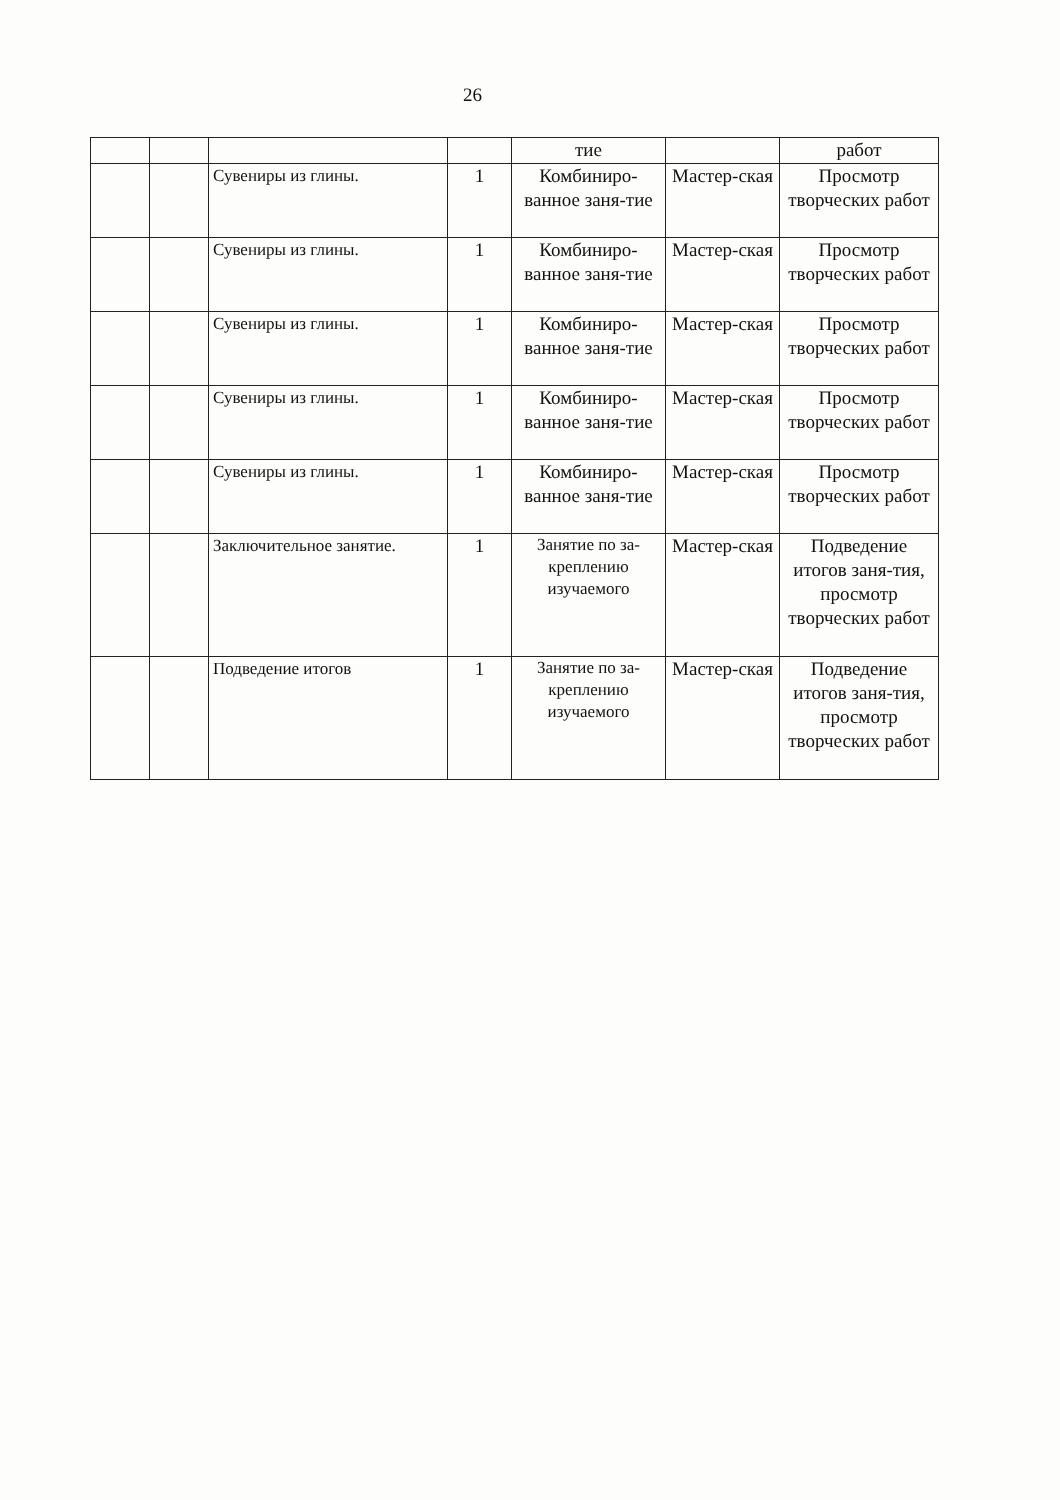26
| | | | | тие | | работ |
| | | Сувениры из глины. | 1 | Комбиниро-ванное заня-тие | Мастер-ская | Просмотр творческих работ |
| | | Сувениры из глины. | 1 | Комбиниро-ванное заня-тие | Мастер-ская | Просмотр творческих работ |
| | | Сувениры из глины. | 1 | Комбиниро-ванное заня-тие | Мастер-ская | Просмотр творческих работ |
| | | Сувениры из глины. | 1 | Комбиниро-ванное заня-тие | Мастер-ская | Просмотр творческих работ |
| | | Сувениры из глины. | 1 | Комбиниро-ванное заня-тие | Мастер-ская | Просмотр творческих работ |
| | | Заключительное занятие. | 1 | Занятие по за-креплению изучаемого | Мастер-ская | Подведение итогов заня-тия, просмотр творческих работ |
| | | Подведение итогов | 1 | Занятие по за-креплению изучаемого | Мастер-ская | Подведение итогов заня-тия, просмотр творческих работ |